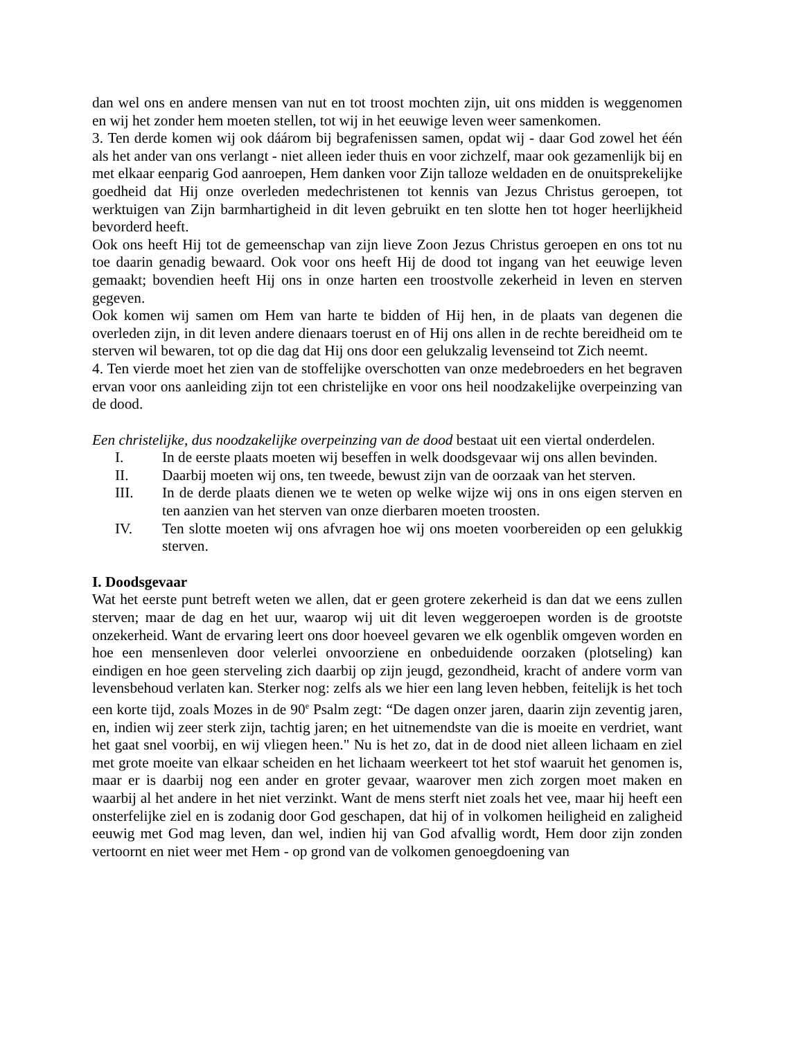dan wel ons en andere mensen van nut en tot troost mochten zijn, uit ons midden is weggenomen en wij het zonder hem moeten stellen, tot wij in het eeuwige leven weer samenkomen.
3. Ten derde komen wij ook dáárom bij begrafenissen samen, opdat wij - daar God zowel het één als het ander van ons verlangt - niet alleen ieder thuis en voor zichzelf, maar ook gezamenlijk bij en met elkaar eenparig God aanroepen, Hem danken voor Zijn talloze weldaden en de onuitsprekelijke goedheid dat Hij onze overleden medechristenen tot kennis van Jezus Christus geroepen, tot werktuigen van Zijn barmhartigheid in dit leven gebruikt en ten slotte hen tot hoger heerlijkheid bevorderd heeft.
Ook ons heeft Hij tot de gemeenschap van zijn lieve Zoon Jezus Christus geroepen en ons tot nu toe daarin genadig bewaard. Ook voor ons heeft Hij de dood tot ingang van het eeuwige leven gemaakt; bovendien heeft Hij ons in onze harten een troostvolle zekerheid in leven en sterven gegeven.
Ook komen wij samen om Hem van harte te bidden of Hij hen, in de plaats van degenen die overleden zijn, in dit leven andere dienaars toerust en of Hij ons allen in de rechte bereidheid om te sterven wil bewaren, tot op die dag dat Hij ons door een gelukzalig levenseind tot Zich neemt.
4. Ten vierde moet het zien van de stoffelijke overschotten van onze medebroeders en het begraven ervan voor ons aanleiding zijn tot een christelijke en voor ons heil noodzakelijke overpeinzing van de dood.
Een christelijke, dus noodzakelijke overpeinzing van de dood bestaat uit een viertal onderdelen.
I. In de eerste plaats moeten wij beseffen in welk doodsgevaar wij ons allen bevinden.
II. Daarbij moeten wij ons, ten tweede, bewust zijn van de oorzaak van het sterven.
III. In de derde plaats dienen we te weten op welke wijze wij ons in ons eigen sterven en ten aanzien van het sterven van onze dierbaren moeten troosten.
IV. Ten slotte moeten wij ons afvragen hoe wij ons moeten voorbereiden op een gelukkig sterven.
I. Doodsgevaar
Wat het eerste punt betreft weten we allen, dat er geen grotere zekerheid is dan dat we eens zullen sterven; maar de dag en het uur, waarop wij uit dit leven weggeroepen worden is de grootste onzekerheid. Want de ervaring leert ons door hoeveel gevaren we elk ogenblik omgeven worden en hoe een mensenleven door velerlei onvoorziene en onbeduidende oorzaken (plotseling) kan eindigen en hoe geen sterveling zich daarbij op zijn jeugd, gezondheid, kracht of andere vorm van levensbehoud verlaten kan. Sterker nog: zelfs als we hier een lang leven hebben, feitelijk is het toch een korte tijd, zoals Mozes in de 90<sup>e</sup> Psalm zegt: “De dagen onzer jaren, daarin zijn zeventig jaren, en, indien wij zeer sterk zijn, tachtig jaren; en het uitnemendste van die is moeite en verdriet, want het gaat snel voorbij, en wij vliegen heen." Nu is het zo, dat in de dood niet alleen lichaam en ziel met grote moeite van elkaar scheiden en het lichaam weerkeert tot het stof waaruit het genomen is, maar er is daarbij nog een ander en groter gevaar, waarover men zich zorgen moet maken en waarbij al het andere in het niet verzinkt. Want de mens sterft niet zoals het vee, maar hij heeft een onsterfelijke ziel en is zodanig door God geschapen, dat hij of in volkomen heiligheid en zaligheid eeuwig met God mag leven, dan wel, indien hij van God afvallig wordt, Hem door zijn zonden vertoornt en niet weer met Hem - op grond van de volkomen genoegdoening van